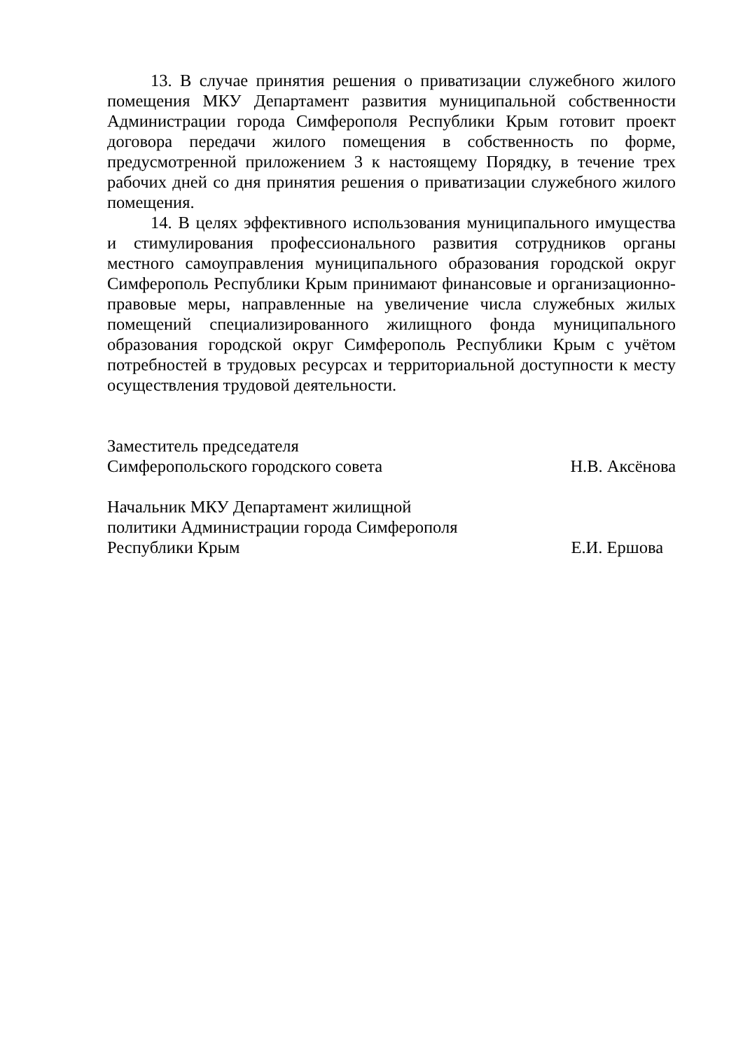13. В случае принятия решения о приватизации служебного жилого помещения МКУ Департамент развития муниципальной собственности Администрации города Симферополя Республики Крым готовит проект договора передачи жилого помещения в собственность по форме, предусмотренной приложением 3 к настоящему Порядку, в течение трех рабочих дней со дня принятия решения о приватизации служебного жилого помещения.
14. В целях эффективного использования муниципального имущества и стимулирования профессионального развития сотрудников органы местного самоуправления муниципального образования городской округ Симферополь Республики Крым принимают финансовые и организационно-правовые меры, направленные на увеличение числа служебных жилых помещений специализированного жилищного фонда муниципального образования городской округ Симферополь Республики Крым с учётом потребностей в трудовых ресурсах и территориальной доступности к месту осуществления трудовой деятельности.
Заместитель председателя
Симферопольского городского совета
Н.В. Аксёнова
Начальник МКУ Департамент жилищной
политики Администрации города Симферополя
Республики Крым
Е.И. Ершова